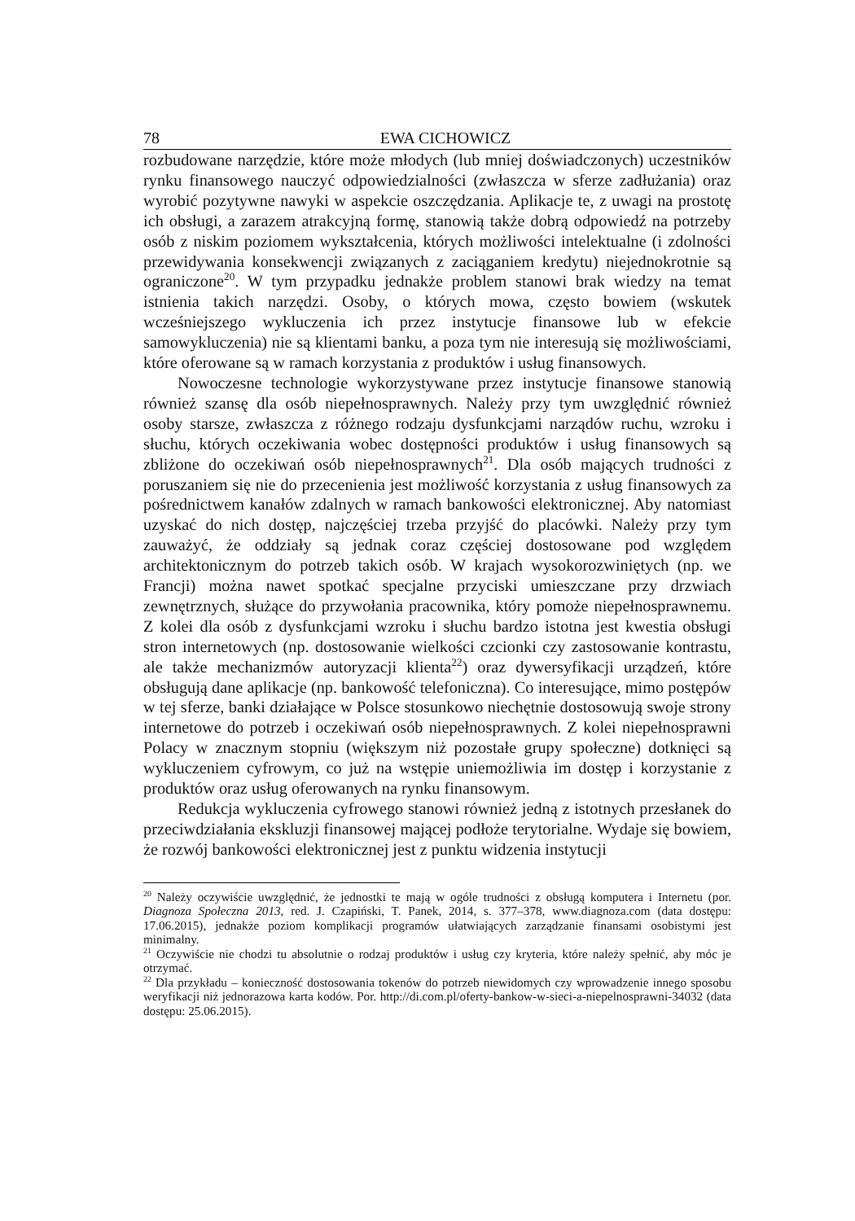78 EWA CICHOWICZ
rozbudowane narzędzie, które może młodych (lub mniej doświadczonych) uczestników rynku finansowego nauczyć odpowiedzialności (zwłaszcza w sferze zadłużania) oraz wyrobić pozytywne nawyki w aspekcie oszczędzania. Aplikacje te, z uwagi na prostotę ich obsługi, a zarazem atrakcyjną formę, stanowią także dobrą odpowiedź na potrzeby osób z niskim poziomem wykształcenia, których możliwości intelektualne (i zdolności przewidywania konsekwencji związanych z zaciąganiem kredytu) niejednokrotnie są ograniczone<sup>20</sup>. W tym przypadku jednakże problem stanowi brak wiedzy na temat istnienia takich narzędzi. Osoby, o których mowa, często bowiem (wskutek wcześniejszego wykluczenia ich przez instytucje finansowe lub w efekcie samowykluczenia) nie są klientami banku, a poza tym nie interesują się możliwościami, które oferowane są w ramach korzystania z produktów i usług finansowych.
Nowoczesne technologie wykorzystywane przez instytucje finansowe stanowią również szansę dla osób niepełnosprawnych. Należy przy tym uwzględnić również osoby starsze, zwłaszcza z różnego rodzaju dysfunkcjami narządów ruchu, wzroku i słuchu, których oczekiwania wobec dostępności produktów i usług finansowych są zbliżone do oczekiwań osób niepełnosprawnych<sup>21</sup>. Dla osób mających trudności z poruszaniem się nie do przecenienia jest możliwość korzystania z usług finansowych za pośrednictwem kanałów zdalnych w ramach bankowości elektronicznej. Aby natomiast uzyskać do nich dostęp, najczęściej trzeba przyjść do placówki. Należy przy tym zauważyć, że oddziały są jednak coraz częściej dostosowane pod względem architektonicznym do potrzeb takich osób. W krajach wysokorozwiniętych (np. we Francji) można nawet spotkać specjalne przyciski umieszczane przy drzwiach zewnętrznych, służące do przywołania pracownika, który pomoże niepełnosprawnemu. Z kolei dla osób z dysfunkcjami wzroku i słuchu bardzo istotna jest kwestia obsługi stron internetowych (np. dostosowanie wielkości czcionki czy zastosowanie kontrastu, ale także mechanizmów autoryzacji klienta<sup>22</sup>) oraz dywersyfikacji urządzeń, które obsługują dane aplikacje (np. bankowość telefoniczna). Co interesujące, mimo postępów w tej sferze, banki działające w Polsce stosunkowo niechętnie dostosowują swoje strony internetowe do potrzeb i oczekiwań osób niepełnosprawnych. Z kolei niepełnosprawni Polacy w znacznym stopniu (większym niż pozostałe grupy społeczne) dotknięci są wykluczeniem cyfrowym, co już na wstępie uniemożliwia im dostęp i korzystanie z produktów oraz usług oferowanych na rynku finansowym.
Redukcja wykluczenia cyfrowego stanowi również jedną z istotnych przesłanek do przeciwdziałania ekskluzji finansowej mającej podłoże terytorialne. Wydaje się bowiem, że rozwój bankowości elektronicznej jest z punktu widzenia instytucji
<sup>20</sup> Należy oczywiście uwzględnić, że jednostki te mają w ogóle trudności z obsługą komputera i Internetu (por. Diagnoza Społeczna 2013, red. J. Czapiński, T. Panek, 2014, s. 377–378, www.diagnoza.com (data dostępu: 17.06.2015), jednakże poziom komplikacji programów ułatwiających zarządzanie finansami osobistymi jest minimalny.
<sup>21</sup> Oczywiście nie chodzi tu absolutnie o rodzaj produktów i usług czy kryteria, które należy spełnić, aby móc je otrzymać.
<sup>22</sup> Dla przykładu – konieczność dostosowania tokenów do potrzeb niewidomych czy wprowadzenie innego sposobu weryfikacji niż jednorazowa karta kodów. Por. http://di.com.pl/oferty-bankow-w-sieci-a-niepelnosprawni-34032 (data dostępu: 25.06.2015).